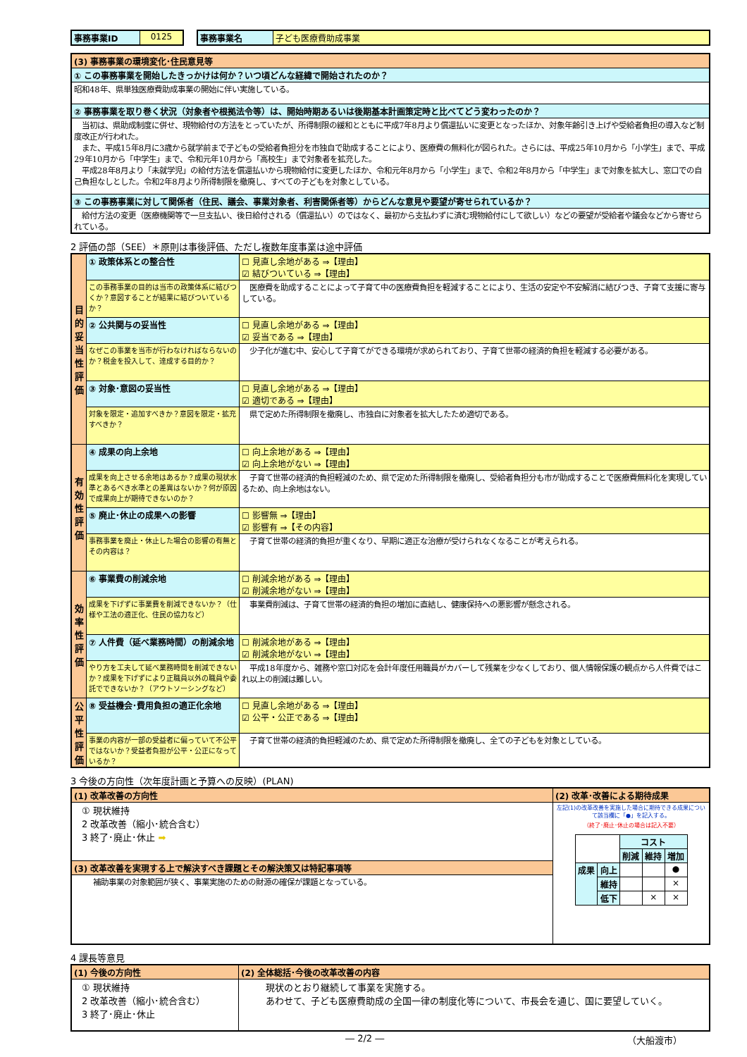| 事務事業ID | 0125 |
| 事務事業名 | 子ども医療費助成事業 |
| (3) 事務事業の環境変化･住民意見等 |
| ① この事務事業を開始したきっかけは何か？いつ頃どんな経緯で開始されたのか？ |
| 昭和48年、県単独医療費助成事業の開始に伴い実施している。 |
| ② 事務事業を取り巻く状況（対象者や根拠法令等）は、開始時期あるいは後期基本計画策定時と比べてどう変わったのか？ |
| 当初は、県助成制度に併せ、現物給付の方法をとっていたが、所得制限の緩和とともに平成7年8月より償還払いに変更となったほか、対象年齢引き上げや受給者負担の導入など制度改正が行われた。 また、平成15年8月に3歳から就学前まで子どもの受給者負担分を市独自で助成することにより、医療費の無料化が図られた。さらには、平成25年10月から「小学生」まで、平成29年10月から「中学生」まで、令和元年10月から「高校生」まで対象者を拡充した。 平成28年8月より「未就学児」の給付方法を償還払いから現物給付に変更したほか、令和元年8月から「小学生」まで、令和2年8月から「中学生」まで対象を拡大し、窓口での自己負担なしとした。令和2年8月より所得制限を撤廃し、すべての子どもを対象としている。 |
| ③ この事務事業に対して関係者（住民、議会、事業対象者、利害関係者等）からどんな意見や要望が寄せられているか？ |
| 給付方法の変更（医療機関等で一旦支払い、後日給付される（償還払い）のではなく、最初から支払わずに済む現物給付にして欲しい）などの要望が受給者や議会などから寄せられている。 |
2 評価の部（SEE）＊原則は事後評価、ただし複数年度事業は途中評価
| 目的妥当性評価 | ① 政策体系との整合性 | ☐ 見直し余地がある ⇒【理由】 ☑ 結びついている ⇒【理由】 |
| | この事務事業の目的は当市の政策体系に結びつくか？意図することが結果に結びついているか？ | 医療費を助成することによって子育て中の医療費負担を軽減することにより、生活の安定や不安解消に結びつき、子育て支援に寄与している。 |
| | ② 公共関与の妥当性 | ☐ 見直し余地がある ⇒【理由】 ☑ 妥当である ⇒【理由】 |
| | なぜこの事業を当市が行わなければならないのか？税金を投入して、達成する目的か？ | 少子化が進む中、安心して子育てができる環境が求められており、子育て世帯の経済的負担を軽減する必要がある。 |
| | ③ 対象･意図の妥当性 | ☐ 見直し余地がある ⇒【理由】 ☑ 適切である ⇒【理由】 |
| | 対象を限定・追加すべきか？意図を限定・拡充すべきか？ | 県で定めた所得制限を撤廃し、市独自に対象者を拡大したため適切である。 |
| 有効性評価 | ④ 成果の向上余地 | ☐ 向上余地がある ⇒【理由】 ☑ 向上余地がない ⇒【理由】 |
| | 成果を向上させる余地はあるか？成果の現状水準とあるべき水準との差異はないか？何が原因で成果向上が期待できないのか？ | 子育て世帯の経済的負担軽減のため、県で定めた所得制限を撤廃し、受給者負担分も市が助成することで医療費無料化を実現しているため、向上余地はない。 |
| | ⑤ 廃止･休止の成果への影響 | ☐ 影響無 ⇒【理由】 ☑ 影響有 ⇒【その内容】 |
| | 事務事業を廃止・休止した場合の影響の有無とその内容は？ | 子育て世帯の経済的負担が重くなり、早期に適正な治療が受けられなくなることが考えられる。 |
| 効率性評価 | ⑥ 事業費の削減余地 | ☐ 削減余地がある ⇒【理由】 ☑ 削減余地がない ⇒【理由】 |
| | 成果を下げずに事業費を削減できないか？（仕様や工法の適正化、住民の協力など） | 事業費削減は、子育て世帯の経済的負担の増加に直結し、健康保持への悪影響が懸念される。 |
| | ⑦ 人件費（延べ業務時間）の削減余地 | ☐ 削減余地がある ⇒【理由】 ☑ 削減余地がない ⇒【理由】 |
| | やり方を工夫して延べ業務時間を削減できないか？成果を下げずにより正職員以外の職員や委託でできないか？（アウトソーシングなど） | 平成18年度から、雑務や窓口対応を会計年度任用職員がカバーして残業を少なくしており、個人情報保護の観点から人件費ではこれ以上の削減は難しい。 |
| 公平性評価 | ⑧ 受益機会･費用負担の適正化余地 | ☐ 見直し余地がある ⇒【理由】 ☑ 公平・公正である ⇒【理由】 |
| | 事業の内容が一部の受益者に偏っていて不公平ではないか？受益者負担が公平・公正になっているか？ | 子育て世帯の経済的負担軽減のため、県で定めた所得制限を撤廃し、全ての子どもを対象としている。 |
3 今後の方向性（次年度計画と予算への反映）(PLAN)
| (1) 改革改善の方向性 | (2) 改革･改善による期待成果 |
| ① 現状維持 2 改革改善（縮小･統合含む） 3 終了･廃止･休止 ➡ | 左記(1)の改革改善を実施した場合に期待できる成果について該当欄に「●」を記入する。 （終了･廃止･休止の場合は記入不要） / / / コスト / / / / / / 削減 / 維持 / 増加 / / 成果 / 向上 / / / ● / / / 維持 / / / × / / / 低下 / / × / × / |
| (3) 改革改善を実現する上で解決すべき課題とその解決策又は特記事項等 | |
| 補助事業の対象範囲が狭く、事業実施のための財源の確保が課題となっている。 | |
4 課長等意見
| (1) 今後の方向性 | (2) 全体総括･今後の改革改善の内容 |
| ① 現状維持 2 改革改善（縮小･統合含む） 3 終了･廃止･休止 | 現状のとおり継続して事業を実施する。 あわせて、子ども医療費助成の全国一律の制度化等について、市長会を通じ、国に要望していく。 |
― 2/2 ― （大船渡市）